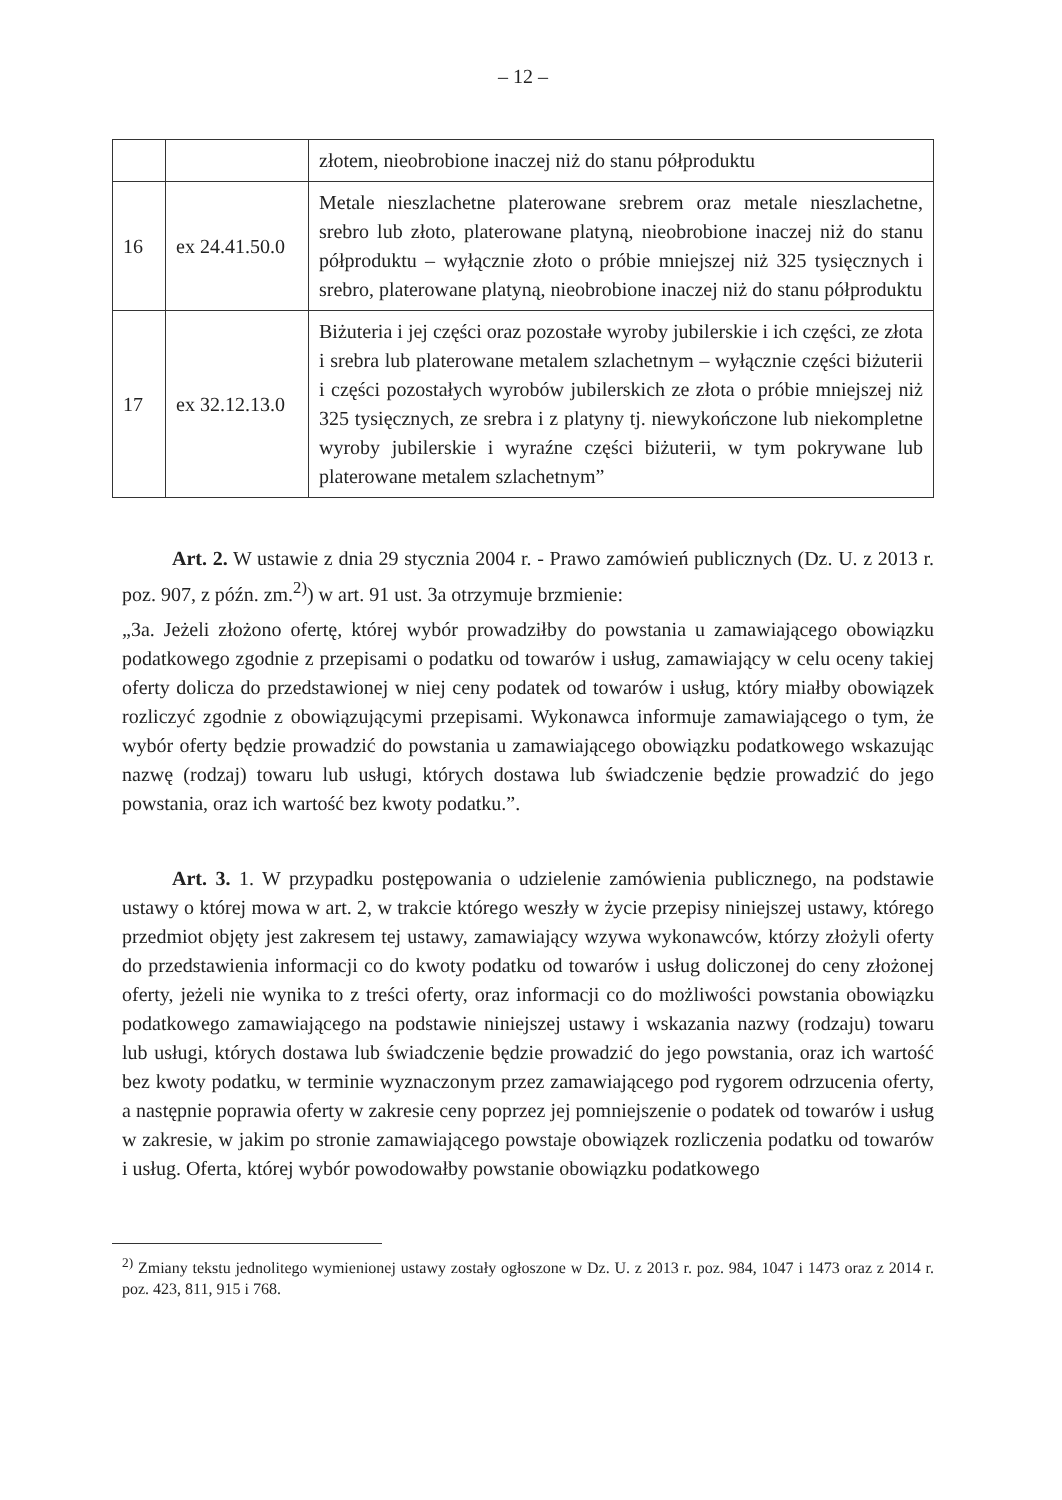– 12 –
| | | złotem, nieobrobione inaczej niż do stanu półproduktu |
| 16 | ex 24.41.50.0 | Metale nieszlachetne platerowane srebrem oraz metale nieszlachetne, srebro lub złoto, platerowane platyną, nieobrobione inaczej niż do stanu półproduktu – wyłącznie złoto o próbie mniejszej niż 325 tysięcznych i srebro, platerowane platyną, nieobrobione inaczej niż do stanu półproduktu |
| 17 | ex 32.12.13.0 | Biżuteria i jej części oraz pozostałe wyroby jubilerskie i ich części, ze złota i srebra lub platerowane metalem szlachetnym – wyłącznie części biżuterii i części pozostałych wyrobów jubilerskich ze złota o próbie mniejszej niż 325 tysięcznych, ze srebra i z platyny tj. niewykończone lub niekompletne wyroby jubilerskie i wyraźne części biżuterii, w tym pokrywane lub platerowane metalem szlachetnym” |
Art. 2. W ustawie z dnia 29 stycznia 2004 r. - Prawo zamówień publicznych (Dz. U. z 2013 r. poz. 907, z późn. zm.<sup>2)</sup>) w art. 91 ust. 3a otrzymuje brzmienie:
„3a. Jeżeli złożono ofertę, której wybór prowadziłby do powstania u zamawiającego obowiązku podatkowego zgodnie z przepisami o podatku od towarów i usług, zamawiający w celu oceny takiej oferty dolicza do przedstawionej w niej ceny podatek od towarów i usług, który miałby obowiązek rozliczyć zgodnie z obowiązującymi przepisami. Wykonawca informuje zamawiającego o tym, że wybór oferty będzie prowadzić do powstania u zamawiającego obowiązku podatkowego wskazując nazwę (rodzaj) towaru lub usługi, których dostawa lub świadczenie będzie prowadzić do jego powstania, oraz ich wartość bez kwoty podatku.”.
Art. 3. 1. W przypadku postępowania o udzielenie zamówienia publicznego, na podstawie ustawy o której mowa w art. 2, w trakcie którego weszły w życie przepisy niniejszej ustawy, którego przedmiot objęty jest zakresem tej ustawy, zamawiający wzywa wykonawców, którzy złożyli oferty do przedstawienia informacji co do kwoty podatku od towarów i usług doliczonej do ceny złożonej oferty, jeżeli nie wynika to z treści oferty, oraz informacji co do możliwości powstania obowiązku podatkowego zamawiającego na podstawie niniejszej ustawy i wskazania nazwy (rodzaju) towaru lub usługi, których dostawa lub świadczenie będzie prowadzić do jego powstania, oraz ich wartość bez kwoty podatku, w terminie wyznaczonym przez zamawiającego pod rygorem odrzucenia oferty, a następnie poprawia oferty w zakresie ceny poprzez jej pomniejszenie o podatek od towarów i usług w zakresie, w jakim po stronie zamawiającego powstaje obowiązek rozliczenia podatku od towarów i usług. Oferta, której wybór powodowałby powstanie obowiązku podatkowego
<sup>2)</sup> Zmiany tekstu jednolitego wymienionej ustawy zostały ogłoszone w Dz. U. z 2013 r. poz. 984, 1047 i 1473 oraz z 2014 r. poz. 423, 811, 915 i 768.